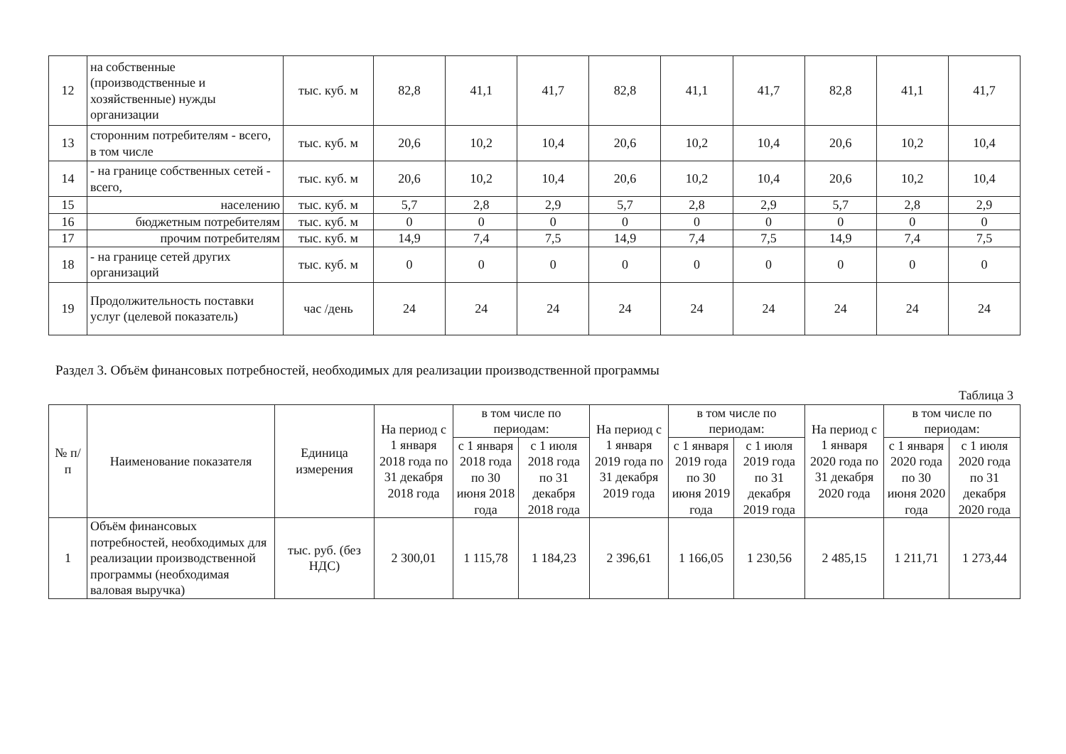| 12 | на собственные (производственные и хозяйственные) нужды организации | тыс. куб. м | 82,8 | 41,1 | 41,7 | 82,8 | 41,1 | 41,7 | 82,8 | 41,1 | 41,7 |
| 13 | сторонним потребителям - всего, в том числе | тыс. куб. м | 20,6 | 10,2 | 10,4 | 20,6 | 10,2 | 10,4 | 20,6 | 10,2 | 10,4 |
| 14 | - на границе собственных сетей - всего, | тыс. куб. м | 20,6 | 10,2 | 10,4 | 20,6 | 10,2 | 10,4 | 20,6 | 10,2 | 10,4 |
| 15 | населению | тыс. куб. м | 5,7 | 2,8 | 2,9 | 5,7 | 2,8 | 2,9 | 5,7 | 2,8 | 2,9 |
| 16 | бюджетным потребителям | тыс. куб. м | 0 | 0 | 0 | 0 | 0 | 0 | 0 | 0 | 0 |
| 17 | прочим потребителям | тыс. куб. м | 14,9 | 7,4 | 7,5 | 14,9 | 7,4 | 7,5 | 14,9 | 7,4 | 7,5 |
| 18 | - на границе сетей других организаций | тыс. куб. м | 0 | 0 | 0 | 0 | 0 | 0 | 0 | 0 | 0 |
| 19 | Продолжительность поставки услуг (целевой показатель) | час /день | 24 | 24 | 24 | 24 | 24 | 24 | 24 | 24 | 24 |
Раздел 3. Объём финансовых потребностей, необходимых для реализации производственной программы
Таблица 3
| № п/п | Наименование показателя | Единица измерения | На период с 1 января 2018 года по 31 декабря 2018 года | в том числе по периодам: | | На период с 1 января 2019 года по 31 декабря 2019 года | в том числе по периодам: | | На период с 1 января 2020 года по 31 декабря 2020 года | в том числе по периодам: | |
| --- | --- | --- | --- | --- | --- | --- | --- | --- | --- | --- | --- |
| | | | | с 1 января 2018 года по 30 июня 2018 года | с 1 июля 2018 года по 31 декабря 2018 года | | с 1 января 2019 года по 30 июня 2019 года | с 1 июля 2019 года по 31 декабря 2019 года | | с 1 января 2020 года по 30 июня 2020 года | с 1 июля 2020 года по 31 декабря 2020 года |
| 1 | Объём финансовых потребностей, необходимых для реализации производственной программы (необходимая валовая выручка) | тыс. руб. (без НДС) | 2 300,01 | 1 115,78 | 1 184,23 | 2 396,61 | 1 166,05 | 1 230,56 | 2 485,15 | 1 211,71 | 1 273,44 |